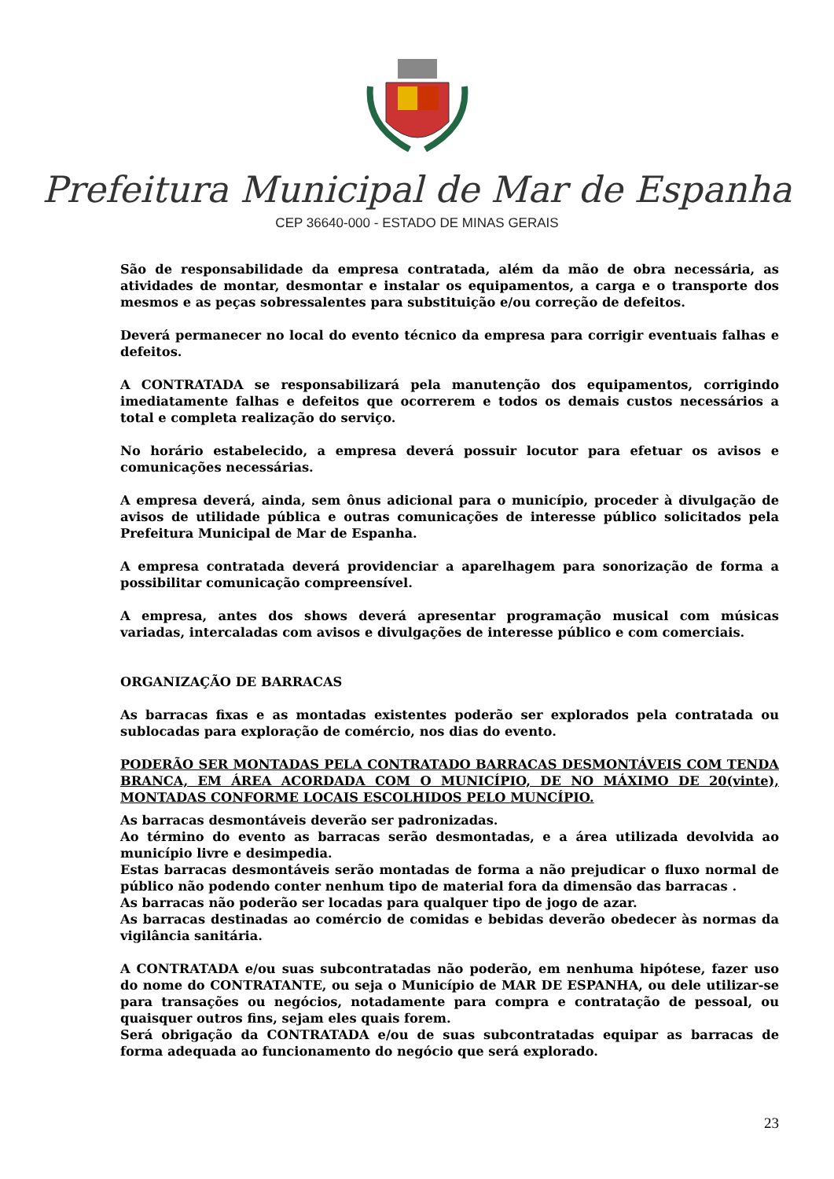Prefeitura Municipal de Mar de Espanha
CEP 36640-000 - ESTADO DE MINAS GERAIS
São de responsabilidade da empresa contratada, além da mão de obra necessária, as atividades de montar, desmontar e instalar os equipamentos, a carga e o transporte dos mesmos e as peças sobressalentes para substituição e/ou correção de defeitos.
Deverá permanecer no local do evento técnico da empresa para corrigir eventuais falhas e defeitos.
A CONTRATADA se responsabilizará pela manutenção dos equipamentos, corrigindo imediatamente falhas e defeitos que ocorrerem e todos os demais custos necessários a total e completa realização do serviço.
No horário estabelecido, a empresa deverá possuir locutor para efetuar os avisos e comunicações necessárias.
A empresa deverá, ainda, sem ônus adicional para o município, proceder à divulgação de avisos de utilidade pública e outras comunicações de interesse público solicitados pela Prefeitura Municipal de Mar de Espanha.
A empresa contratada deverá providenciar a aparelhagem para sonorização de forma a possibilitar comunicação compreensível.
A empresa, antes dos shows deverá apresentar programação musical com músicas variadas, intercaladas com avisos e divulgações de interesse público e com comerciais.
ORGANIZAÇÃO DE BARRACAS
As barracas fixas e as montadas existentes poderão ser explorados pela contratada ou sublocadas para exploração de comércio, nos dias do evento.
PODERÃO SER MONTADAS PELA CONTRATADO BARRACAS DESMONTÁVEIS COM TENDA BRANCA, EM ÁREA ACORDADA COM O MUNICÍPIO, DE NO MÁXIMO DE 20(vinte), MONTADAS CONFORME LOCAIS ESCOLHIDOS PELO MUNCÍPIO.
As barracas desmontáveis deverão ser padronizadas.
Ao término do evento as barracas serão desmontadas, e a área utilizada devolvida ao município livre e desimpedia.
Estas barracas desmontáveis serão montadas de forma a não prejudicar o fluxo normal de público não podendo conter nenhum tipo de material fora da dimensão das barracas .
As barracas não poderão ser locadas para qualquer tipo de jogo de azar.
As barracas destinadas ao comércio de comidas e bebidas deverão obedecer às normas da vigilância sanitária.
A CONTRATADA e/ou suas subcontratadas não poderão, em nenhuma hipótese, fazer uso do nome do CONTRATANTE, ou seja o Município de MAR DE ESPANHA, ou dele utilizar-se para transações ou negócios, notadamente para compra e contratação de pessoal, ou quaisquer outros fins, sejam eles quais forem.
Será obrigação da CONTRATADA e/ou de suas subcontratadas equipar as barracas de forma adequada ao funcionamento do negócio que será explorado.
23